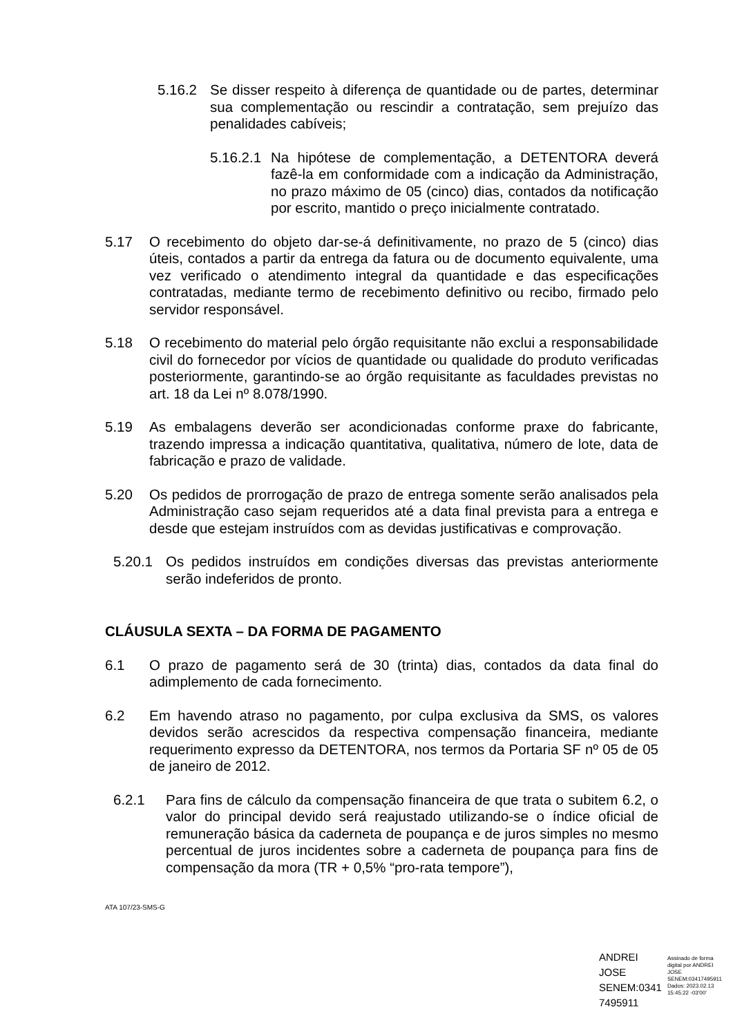5.16.2 Se disser respeito à diferença de quantidade ou de partes, determinar sua complementação ou rescindir a contratação, sem prejuízo das penalidades cabíveis;
5.16.2.1 Na hipótese de complementação, a DETENTORA deverá fazê-la em conformidade com a indicação da Administração, no prazo máximo de 05 (cinco) dias, contados da notificação por escrito, mantido o preço inicialmente contratado.
5.17 O recebimento do objeto dar-se-á definitivamente, no prazo de 5 (cinco) dias úteis, contados a partir da entrega da fatura ou de documento equivalente, uma vez verificado o atendimento integral da quantidade e das especificações contratadas, mediante termo de recebimento definitivo ou recibo, firmado pelo servidor responsável.
5.18 O recebimento do material pelo órgão requisitante não exclui a responsabilidade civil do fornecedor por vícios de quantidade ou qualidade do produto verificadas posteriormente, garantindo-se ao órgão requisitante as faculdades previstas no art. 18 da Lei nº 8.078/1990.
5.19 As embalagens deverão ser acondicionadas conforme praxe do fabricante, trazendo impressa a indicação quantitativa, qualitativa, número de lote, data de fabricação e prazo de validade.
5.20 Os pedidos de prorrogação de prazo de entrega somente serão analisados pela Administração caso sejam requeridos até a data final prevista para a entrega e desde que estejam instruídos com as devidas justificativas e comprovação.
5.20.1 Os pedidos instruídos em condições diversas das previstas anteriormente serão indeferidos de pronto.
CLÁUSULA SEXTA – DA FORMA DE PAGAMENTO
6.1 O prazo de pagamento será de 30 (trinta) dias, contados da data final do adimplemento de cada fornecimento.
6.2 Em havendo atraso no pagamento, por culpa exclusiva da SMS, os valores devidos serão acrescidos da respectiva compensação financeira, mediante requerimento expresso da DETENTORA, nos termos da Portaria SF nº 05 de 05 de janeiro de 2012.
6.2.1 Para fins de cálculo da compensação financeira de que trata o subitem 6.2, o valor do principal devido será reajustado utilizando-se o índice oficial de remuneração básica da caderneta de poupança e de juros simples no mesmo percentual de juros incidentes sobre a caderneta de poupança para fins de compensação da mora (TR + 0,5% “pro-rata tempore”),
ATA 107/23-SMS-G
ANDREI
JOSE
SENEM:0341
7495911
Assinado de forma
digital por ANDREI
JOSE
SENEM:03417495911
Dados: 2023.02.13
15:45:22 -03'00'